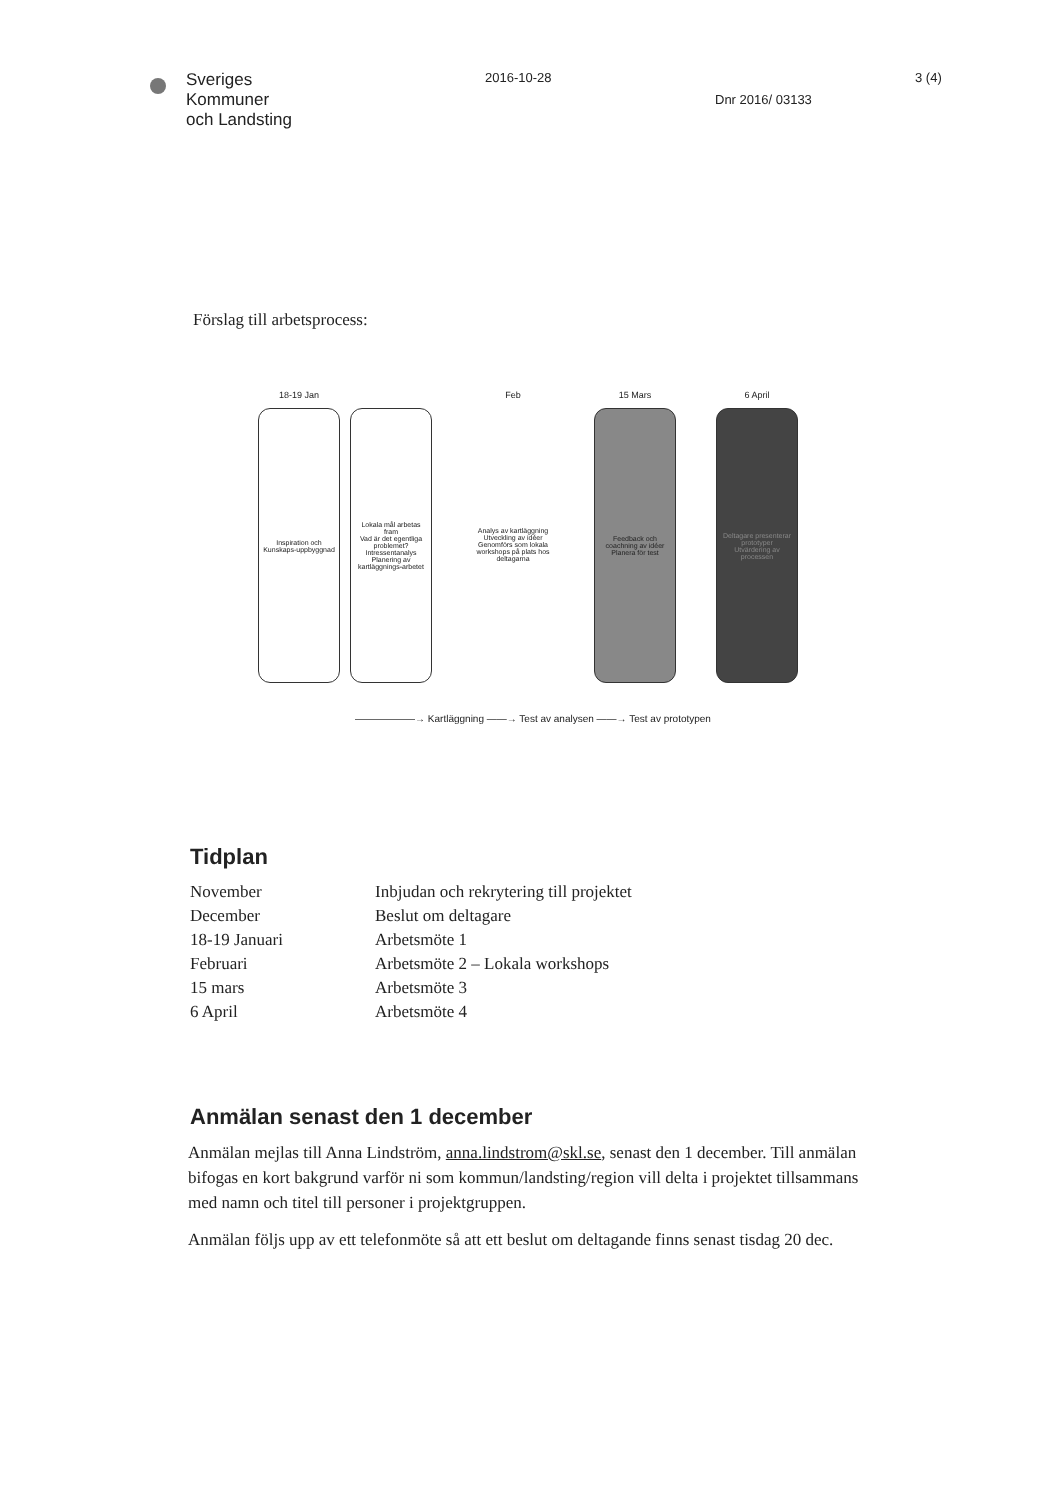Sveriges
Kommuner
och Landsting
2016-10-28
Dnr 2016/ 03133
3 (4)
Förslag till arbetsprocess:
18-19 Jan
Inspiration och Kunskaps-uppbyggnad
Lokala mål arbetas fram
Vad är det egentliga problemet?
Intressentanalys
Planering av kartläggnings-arbetet
Feb
Analys av kartläggning
Utveckling av idéer
Genomförs som lokala workshops på plats hos deltagarna
15 Mars
Feedback och coachning av idéer
Planera för test
6 April
Deltagare presenterar prototyper
Utvärdering av processen
——————→ Kartläggning ——→ Test av analysen ——→ Test av prototypen
Tidplan
| November | Inbjudan och rekrytering till projektet |
| December | Beslut om deltagare |
| 18-19 Januari | Arbetsmöte 1 |
| Februari | Arbetsmöte 2 – Lokala workshops |
| 15 mars | Arbetsmöte 3 |
| 6 April | Arbetsmöte 4 |
Anmälan senast den 1 december
Anmälan mejlas till Anna Lindström, anna.lindstrom@skl.se, senast den 1 december. Till anmälan bifogas en kort bakgrund varför ni som kommun/landsting/region vill delta i projektet tillsammans med namn och titel till personer i projektgruppen.
Anmälan följs upp av ett telefonmöte så att ett beslut om deltagande finns senast tisdag 20 dec.